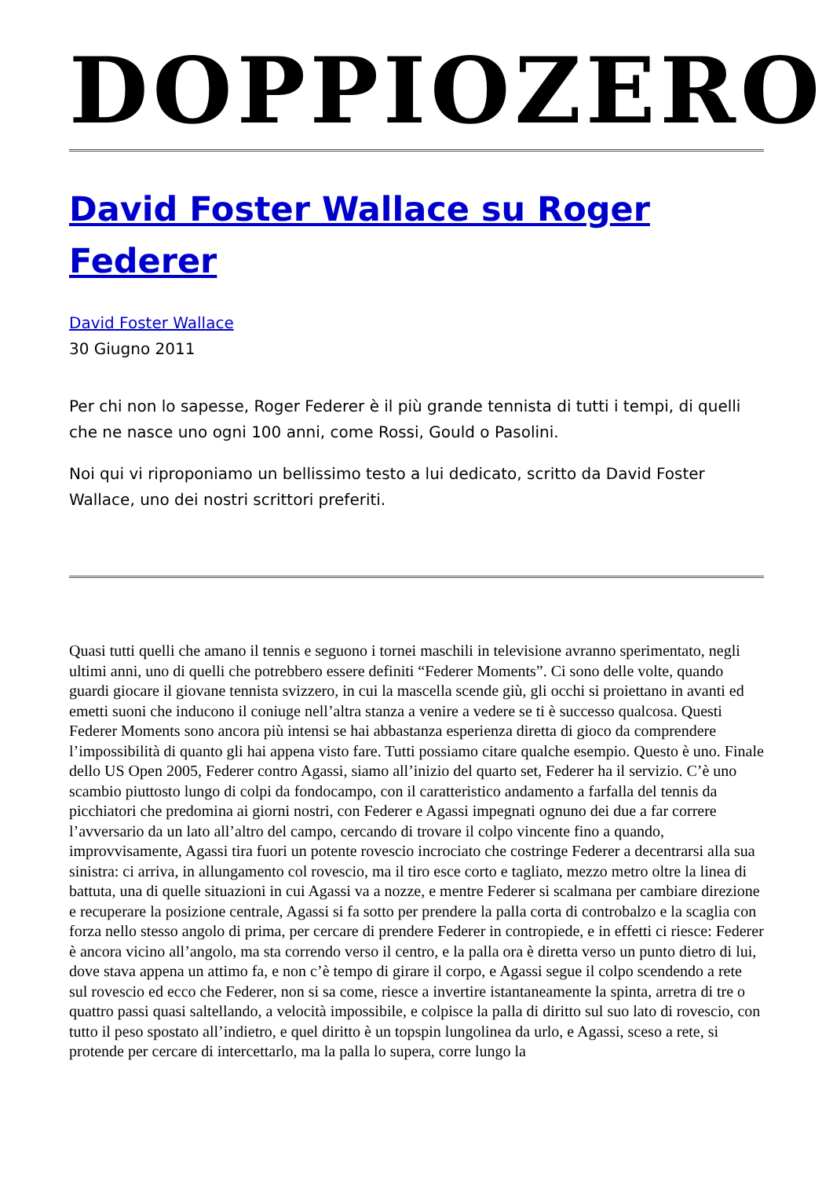DOPPIOZERO
David Foster Wallace su Roger Federer
David Foster Wallace
30 Giugno 2011
Per chi non lo sapesse, Roger Federer è il più grande tennista di tutti i tempi, di quelli che ne nasce uno ogni 100 anni, come Rossi, Gould o Pasolini.
Noi qui vi riproponiamo un bellissimo testo a lui dedicato, scritto da David Foster Wallace, uno dei nostri scrittori preferiti.
Quasi tutti quelli che amano il tennis e seguono i tornei maschili in televisione avranno sperimentato, negli ultimi anni, uno di quelli che potrebbero essere definiti “Federer Moments”. Ci sono delle volte, quando guardi giocare il giovane tennista svizzero, in cui la mascella scende giù, gli occhi si proiettano in avanti ed emetti suoni che inducono il coniuge nell’altra stanza a venire a vedere se ti è successo qualcosa. Questi Federer Moments sono ancora più intensi se hai abbastanza esperienza diretta di gioco da comprendere l’impossibilità di quanto gli hai appena visto fare. Tutti possiamo citare qualche esempio. Questo è uno. Finale dello US Open 2005, Federer contro Agassi, siamo all’inizio del quarto set, Federer ha il servizio. C’è uno scambio piuttosto lungo di colpi da fondocampo, con il caratteristico andamento a farfalla del tennis da picchiatori che predomina ai giorni nostri, con Federer e Agassi impegnati ognuno dei due a far correre l’avversario da un lato all’altro del campo, cercando di trovare il colpo vincente fino a quando, improvvisamente, Agassi tira fuori un potente rovescio incrociato che costringe Federer a decentrarsi alla sua sinistra: ci arriva, in allungamento col rovescio, ma il tiro esce corto e tagliato, mezzo metro oltre la linea di battuta, una di quelle situazioni in cui Agassi va a nozze, e mentre Federer si scalmana per cambiare direzione e recuperare la posizione centrale, Agassi si fa sotto per prendere la palla corta di controbalzo e la scaglia con forza nello stesso angolo di prima, per cercare di prendere Federer in contropiede, e in effetti ci riesce: Federer è ancora vicino all’angolo, ma sta correndo verso il centro, e la palla ora è diretta verso un punto dietro di lui, dove stava appena un attimo fa, e non c’è tempo di girare il corpo, e Agassi segue il colpo scendendo a rete sul rovescio ed ecco che Federer, non si sa come, riesce a invertire istantaneamente la spinta, arretra di tre o quattro passi quasi saltellando, a velocità impossibile, e colpisce la palla di diritto sul suo lato di rovescio, con tutto il peso spostato all’indietro, e quel diritto è un topspin lungolinea da urlo, e Agassi, sceso a rete, si protende per cercare di intercettarlo, ma la palla lo supera, corre lungo la